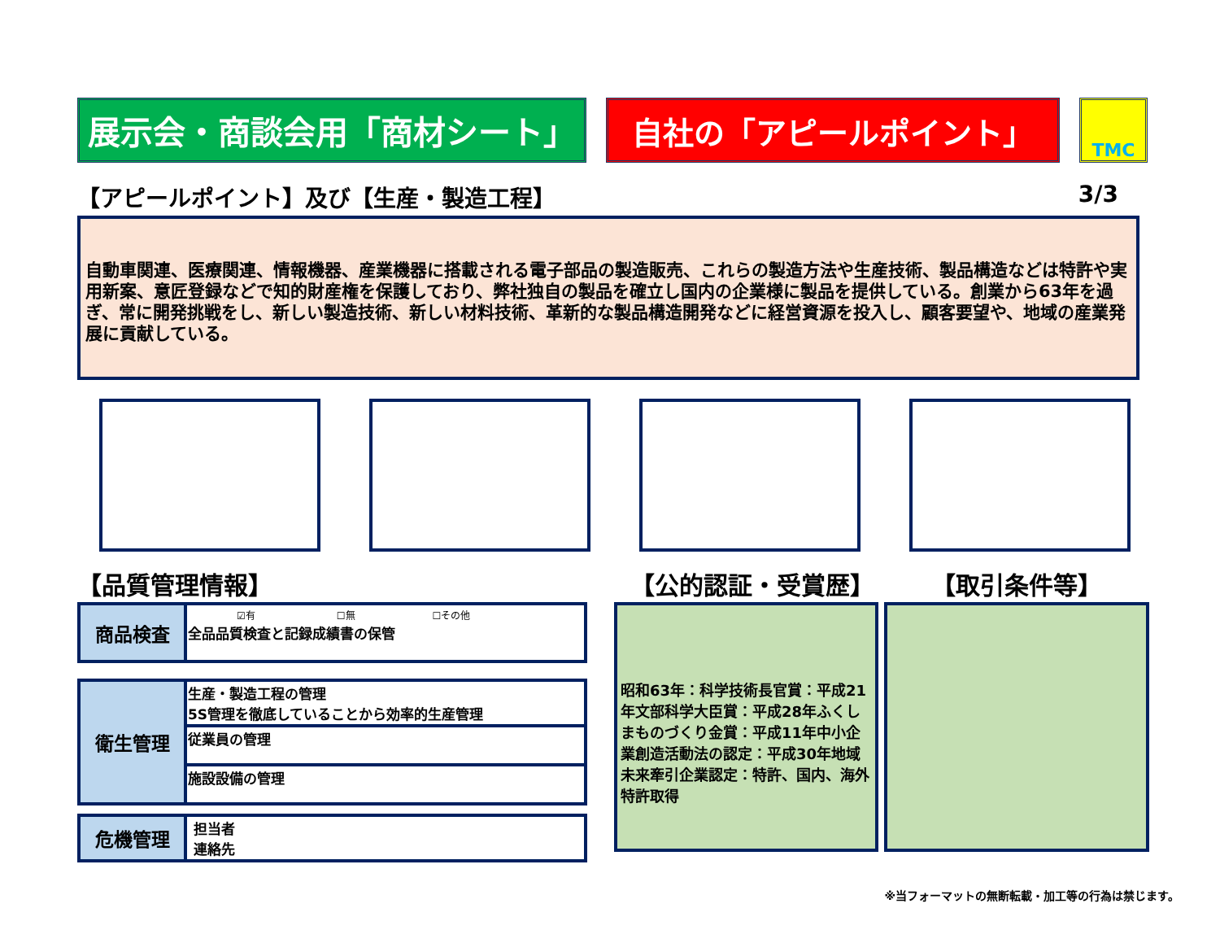展示会・商談会用「商材シート」 自社の「アピールポイント」
TMC
【アピールポイント】及び【生産・製造工程】 3/3
自動車関連、医療関連、情報機器、産業機器に搭載される電子部品の製造販売、これらの製造方法や生産技術、製品構造などは特許や実用新案、意匠登録などで知的財産権を保護しており、弊社独自の製品を確立し国内の企業様に製品を提供している。創業から63年を過ぎ、常に開発挑戦をし、新しい製造技術、新しい材料技術、革新的な製品構造開発などに経営資源を投入し、顧客要望や、地域の産業発展に貢献している。
【品質管理情報】 【公的認証・受賞歴】 【取引条件等】
| 商品検査 | ☑有 ☐無 ☐その他 全品品質検査と記録成績書の保管 |
| 衛生管理 | 生産・製造工程の管理 5S管理を徹底していることから効率的生産管理 |
| | 従業員の管理 |
| | 施設設備の管理 |
| 危機管理 | 担当者 連絡先 |
昭和63年：科学技術長官賞：平成21年文部科学大臣賞：平成28年ふくしまものづくり金賞：平成11年中小企業創造活動法の認定：平成30年地域未来牽引企業認定：特許、国内、海外特許取得
※当フォーマットの無断転載・加工等の行為は禁じます。